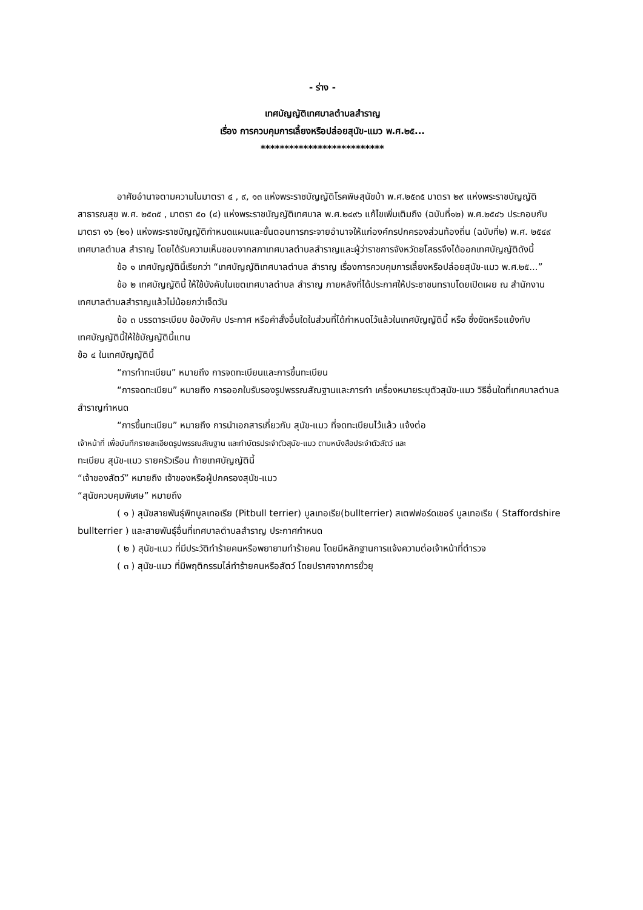- ร่าง -
เทศบัญญัติเทศบาลตำบลสำราญ
เรื่อง การควบคุมการเลี้ยงหรือปล่อยสุนัข-แมว พ.ศ.๒๕...
**************************
อาศัยอำนาจตามความในมาตรา ๔ , ๙, ๑๓ แห่งพระราชบัญญัติโรคพิษสุนัขบ้า พ.ศ.๒๕๓๕ มาตรา ๒๙ แห่งพระราชบัญญัติสาธารณสุข พ.ศ. ๒๕๓๕ , มาตรา ๕๐ (๔) แห่งพระราชบัญญัติเทศบาล พ.ศ.๒๔๙๖ แก้ไขเพิ่มเติมถึง (ฉบับที่๑๒) พ.ศ.๒๕๔๖ ประกอบกับมาตรา ๑๖ (๒๑) แห่งพระราชบัญญัติกำหนดแผนและขั้นตอนการกระจายอำนาจให้แก่องค์กรปกครองส่วนท้องถิ่น (ฉบับที่๒) พ.ศ. ๒๕๔๙ เทศบาลตำบล สำราญ โดยได้รับความเห็นชอบจากสภาเทศบาลตำบลสำราญและผู้ว่าราชการจังหวัดยโสธรจึงได้ออกเทศบัญญัติดังนี้
ข้อ ๑ เทศบัญญัตินี้เรียกว่า “เทศบัญญัติเทศบาลตำบล สำราญ เรื่องการควบคุมการเลี้ยงหรือปล่อยสุนัข-แมว พ.ศ.๒๕...”
ข้อ ๒ เทศบัญญัตินี้ ให้ใช้บังคับในเขตเทศบาลตำบล สำราญ ภายหลังที่ได้ประกาศให้ประชาชนทราบโดยเปิดเผย ณ สำนักงานเทศบาลตำบลสำราญแล้วไม่น้อยกว่าเจ็ดวัน
ข้อ ๓ บรรดาระเบียบ ข้อบังคับ ประกาศ หรือคำสั่งอื่นใดในส่วนที่ได้กำหนดไว้แล้วในเทศบัญญัตินี้ หรือ ซึ่งขัดหรือแย้งกับเทศบัญญัตินี้ให้ใช้บัญญัตินี้แทน
ข้อ ๔ ในเทศบัญญัตินี้
“การทำทะเบียน” หมายถึง การจดทะเบียนและการขึ้นทะเบียน
“การจดทะเบียน” หมายถึง การออกใบรับรองรูปพรรณสัณฐานและการทำ เครื่องหมายระบุตัวสุนัข-แมว วิธีอื่นใดที่เทศบาลตำบลสำราญกำหนด
“การขึ้นทะเบียน” หมายถึง การนำเอกสารเกี่ยวกับ สุนัข-แมว ที่จดทะเบียนไว้แล้ว แจ้งต่อ
เจ้าหน้าที่ เพื่อบันทึกรายละเอียดรูปพรรณสัณฐาน และทำบัตรประจำตัวสุนัข-แมว ตามหนังสือประจำตัวสัตว์ และ
ทะเบียน สุนัข-แมว รายครัวเรือน ท้ายเทศบัญญัตินี้
“เจ้าของสัตว์” หมายถึง เจ้าของหรือผู้ปกครองสุนัข-แมว
“สุนัขควบคุมพิเศษ” หมายถึง
( ๑ ) สุนัขสายพันธุ์พิทบูลเทอเรีย (Pitbull terrier) บูลเทอเรีย(bullterrier) สเตฟฟอร์ดเชอร์ บูลเทอเรีย ( Staffordshire bullterrier ) และสายพันธุ์อื่นที่เทศบาลตำบลสำราญ ประกาศกำหนด
( ๒ ) สุนัข-แมว ที่มีประวัติทำร้ายคนหรือพยายามทำร้ายคน โดยมีหลักฐานการแจ้งความต่อเจ้าหน้าที่ตำรวจ
( ๓ ) สุนัข-แมว ที่มีพฤติกรรมไล่ทำร้ายคนหรือสัตว์ โดยปราศจากการยั่วยุ